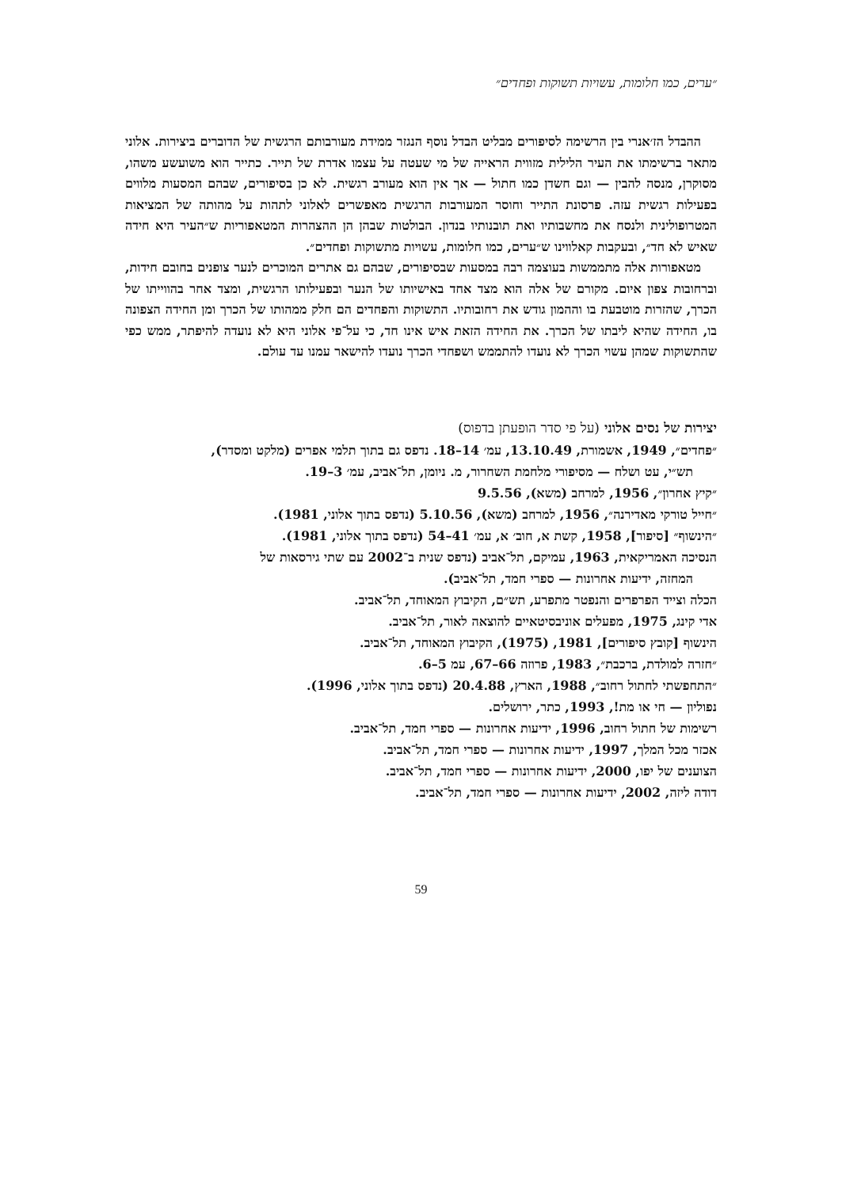״ערים, כמו חלומות, עשויות תשוקות ופחדים״
ההבדל הז׳אנרי בין הרשימה לסיפורים מבליט הבדל נוסף הנגזר ממידת מעורבותם הרגשית של הדוברים ביצירות. אלוני מתאר ברשימתו את העיר הלילית מזווית הראייה של מי שעטה על עצמו אדרת של תייר. כתייר הוא משועשע משהו, מסוקרן, מנסה להבין — וגם חשדן כמו חתול — אך אין הוא מעורב רגשית. לא כן בסיפורים, שבהם המסעות מלווים בפעילות רגשית עזה. פרסונת התייר וחוסר המעורבות הרגשית מאפשרים לאלוני לתהות על מהותה של המציאות המטרופולינית ולנסח את מחשבותיו ואת תובנותיו בנדון. הבולטות שבהן הן ההצהרות המטאפוריות ש״העיר היא חידה שאיש לא חד״, ובעקבות קאלווינו ש״ערים, כמו חלומות, עשויות מתשוקות ופחדים״.
מטאפורות אלה מתממשות בעוצמה רבה במסעות שבסיפורים, שבהם גם אתרים המוכרים לנער צופנים בחובם חידות, וברחובות צפון איום. מקורם של אלה הוא מצד אחד באישיותו של הנער ובפעילותו הרגשית, ומצד אחר בהווייתו של הכרך, שהזרות מוטבעת בו וההמון גודש את רחובותיו. התשוקות והפחדים הם חלק ממהותו של הכרך ומן החידה הצפונה בו, החידה שהיא ליבתו של הכרך. את החידה הזאת איש אינו חד, כי על־פי אלוני היא לא נועדה להיפתר, ממש כפי שהתשוקות שמהן עשוי הכרך לא נועדו להתממש ושפחדי הכרך נועדו להישאר עמנו עד עולם.
יצירות של נסים אלוני (על פי סדר הופעתן בדפוס)
״פחדים״, 1949, אשמורת, 13.10.49, עמ׳ 14–18. נדפס גם בתוך תלמי אפרים (מלקט ומסדר),
תש״י, עט ושלח — מסיפורי מלחמת השחרור, מ. ניומן, תל־אביב, עמ׳ 3–19.
״קיץ אחרון״, 1956, למרחב (משא), 9.5.56
״חייל טורקי מאדירנה״, 1956, למרחב (משא), 5.10.56 (נדפס בתוך אלוני, 1981).
״הינשוף״ [סיפור], 1958, קשת א, חוב׳ א, עמ׳ 41–54 (נדפס בתוך אלוני, 1981).
הנסיכה האמריקאית, 1963, עמיקם, תל־אביב (נדפס שנית ב־2002 עם שתי גירסאות של
המחזה, ידיעות אחרונות — ספרי חמד, תל־אביב).
הכלה וצייד הפרפרים והנפטר מתפרע, תש״ם, הקיבוץ המאוחד, תל־אביב.
אדי קינג, 1975, מפעלים אוניבסיטאיים להוצאה לאור, תל־אביב.
הינשוף [קובץ סיפורים], 1981, (1975), הקיבוץ המאוחד, תל־אביב.
״חזרה למולדת, ברכבת״, 1983, פרוזה 66–67, עמ 5–6.
״התחפשתי לחתול רחוב״, 1988, הארץ, 20.4.88 (נדפס בתוך אלוני, 1996).
נפוליון — חי או מת!, 1993, כתר, ירושלים.
רשימות של חתול רחוב, 1996, ידיעות אחרונות — ספרי חמד, תל־אביב.
אכזר מכל המלך, 1997, ידיעות אחרונות — ספרי חמד, תל־אביב.
הצוענים של יפו, 2000, ידיעות אחרונות — ספרי חמד, תל־אביב.
דודה ליזה, 2002, ידיעות אחרונות — ספרי חמד, תל־אביב.
59